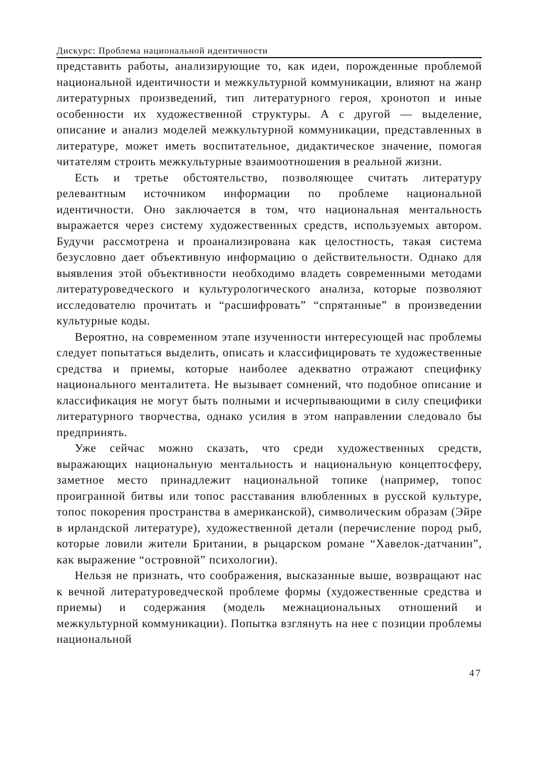Дискурс: Проблема национальной идентичности
представить работы, анализирующие то, как идеи, порожденные проблемой национальной идентичности и межкультурной коммуникации, влияют на жанр литературных произведений, тип литературного героя, хронотоп и иные особенности их художественной структуры. А с другой — выделение, описание и анализ моделей межкультурной коммуникации, представленных в литературе, может иметь воспитательное, дидактическое значение, помогая читателям строить межкультурные взаимоотношения в реальной жизни.
Есть и третье обстоятельство, позволяющее считать литературу релевантным источником информации по проблеме национальной идентичности. Оно заключается в том, что национальная ментальность выражается через систему художественных средств, используемых автором. Будучи рассмотрена и проанализирована как целостность, такая система безусловно дает объективную информацию о действительности. Однако для выявления этой объективности необходимо владеть современными методами литературоведческого и культурологического анализа, которые позволяют исследователю прочитать и “расшифровать” “спрятанные” в произведении культурные коды.
Вероятно, на современном этапе изученности интересующей нас проблемы следует попытаться выделить, описать и классифицировать те художественные средства и приемы, которые наиболее адекватно отражают специфику национального менталитета. Не вызывает сомнений, что подобное описание и классификация не могут быть полными и исчерпывающими в силу специфики литературного творчества, однако усилия в этом направлении следовало бы предпринять.
Уже сейчас можно сказать, что среди художественных средств, выражающих национальную ментальность и национальную концептосферу, заметное место принадлежит национальной топике (например, топос проигранной битвы или топос расставания влюбленных в русской культуре, топос покорения пространства в американской), символическим образам (Эйре в ирландской литературе), художественной детали (перечисление пород рыб, которые ловили жители Британии, в рыцарском романе “Хавелок-датчанин”, как выражение “островной” психологии).
Нельзя не признать, что соображения, высказанные выше, возвращают нас к вечной литературоведческой проблеме формы (художественные средства и приемы) и содержания (модель межнациональных отношений и межкультурной коммуникации). Попытка взглянуть на нее с позиции проблемы национальной
47